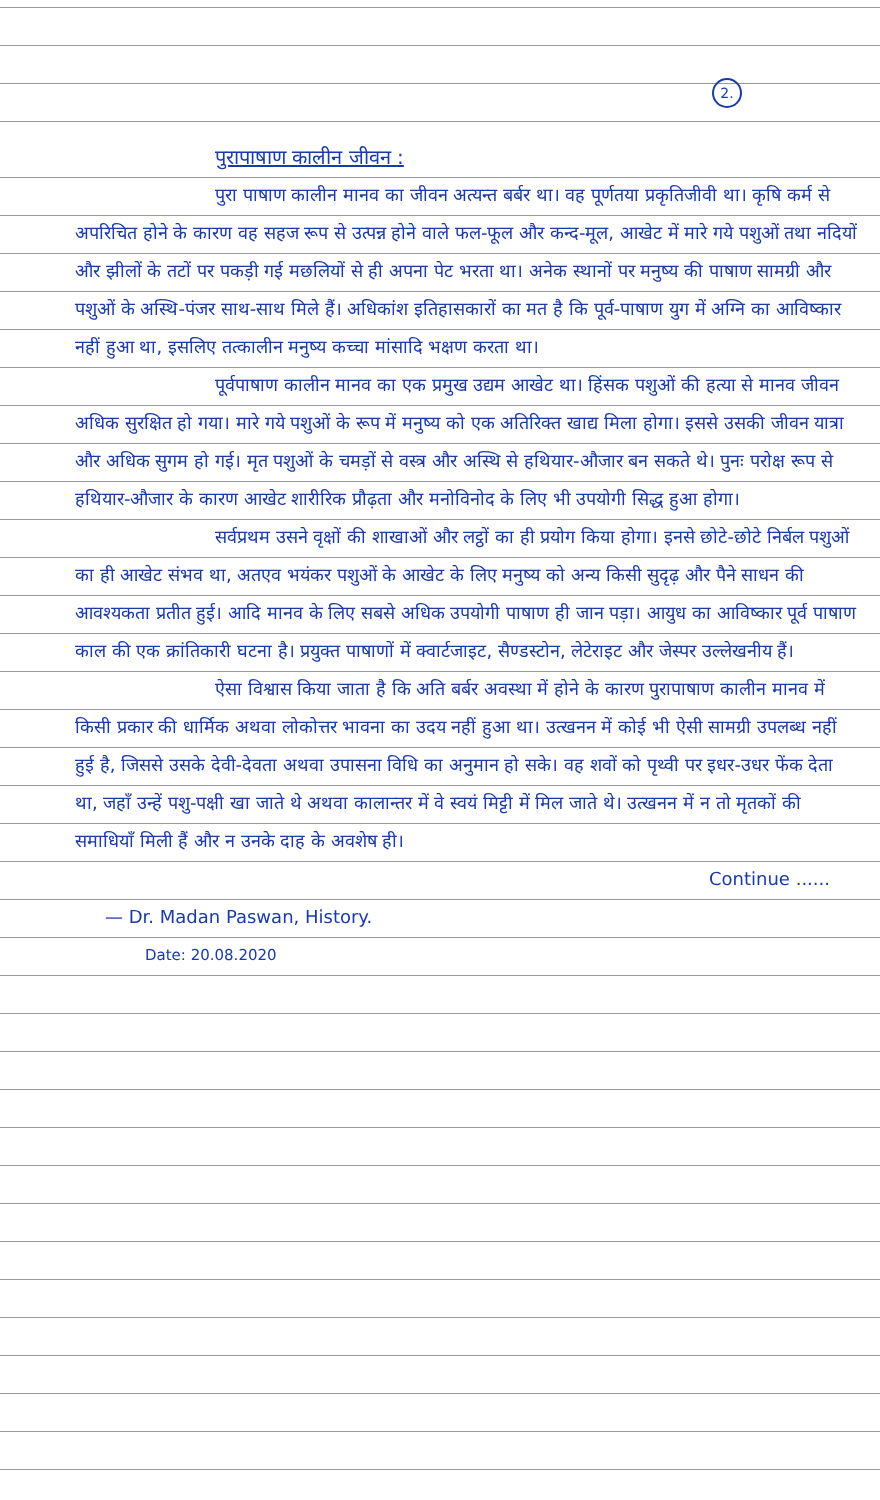2.
पुरापाषाण कालीन जीवन :
पुरा पाषाण कालीन मानव का जीवन अत्यन्त बर्बर था। वह पूर्णतया प्रकृतिजीवी था। कृषि कर्म से अपरिचित होने के कारण वह सहज रूप से उत्पन्न होने वाले फल-फूल और कन्द-मूल, आखेट में मारे गये पशुओं तथा नदियों और झीलों के तटों पर पकड़ी गई मछलियों से ही अपना पेट भरता था। अनेक स्थानों पर मनुष्य की पाषाण सामग्री और पशुओं के अस्थि-पंजर साथ-साथ मिले हैं। अधिकांश इतिहासकारों का मत है कि पूर्व-पाषाण युग में अग्नि का आविष्कार नहीं हुआ था, इसलिए तत्कालीन मनुष्य कच्चा मांसादि भक्षण करता था।
पूर्वपाषाण कालीन मानव का एक प्रमुख उद्यम आखेट था। हिंसक पशुओं की हत्या से मानव जीवन अधिक सुरक्षित हो गया। मारे गये पशुओं के रूप में मनुष्य को एक अतिरिक्त खाद्य मिला होगा। इससे उसकी जीवन यात्रा और अधिक सुगम हो गई। मृत पशुओं के चमड़ों से वस्त्र और अस्थि से हथियार-औजार बन सकते थे। पुनः परोक्ष रूप से हथियार-औजार के कारण आखेट शारीरिक प्रौढ़ता और मनोविनोद के लिए भी उपयोगी सिद्ध हुआ होगा।
सर्वप्रथम उसने वृक्षों की शाखाओं और लट्ठों का ही प्रयोग किया होगा। इनसे छोटे-छोटे निर्बल पशुओं का ही आखेट संभव था, अतएव भयंकर पशुओं के आखेट के लिए मनुष्य को अन्य किसी सुदृढ़ और पैने साधन की आवश्यकता प्रतीत हुई। आदि मानव के लिए सबसे अधिक उपयोगी पाषाण ही जान पड़ा। आयुध का आविष्कार पूर्व पाषाण काल की एक क्रांतिकारी घटना है। प्रयुक्त पाषाणों में क्वार्टजाइट, सैण्डस्टोन, लेटेराइट और जेस्पर उल्लेखनीय हैं।
ऐसा विश्वास किया जाता है कि अति बर्बर अवस्था में होने के कारण पुरापाषाण कालीन मानव में किसी प्रकार की धार्मिक अथवा लोकोत्तर भावना का उदय नहीं हुआ था। उत्खनन में कोई भी ऐसी सामग्री उपलब्ध नहीं हुई है, जिससे उसके देवी-देवता अथवा उपासना विधि का अनुमान हो सके। वह शवों को पृथ्वी पर इधर-उधर फेंक देता था, जहाँ उन्हें पशु-पक्षी खा जाते थे अथवा कालान्तर में वे स्वयं मिट्टी में मिल जाते थे। उत्खनन में न तो मृतकों की समाधियाँ मिली हैं और न उनके दाह के अवशेष ही।
Continue ......
— Dr. Madan Paswan, History.
Date: 20.08.2020